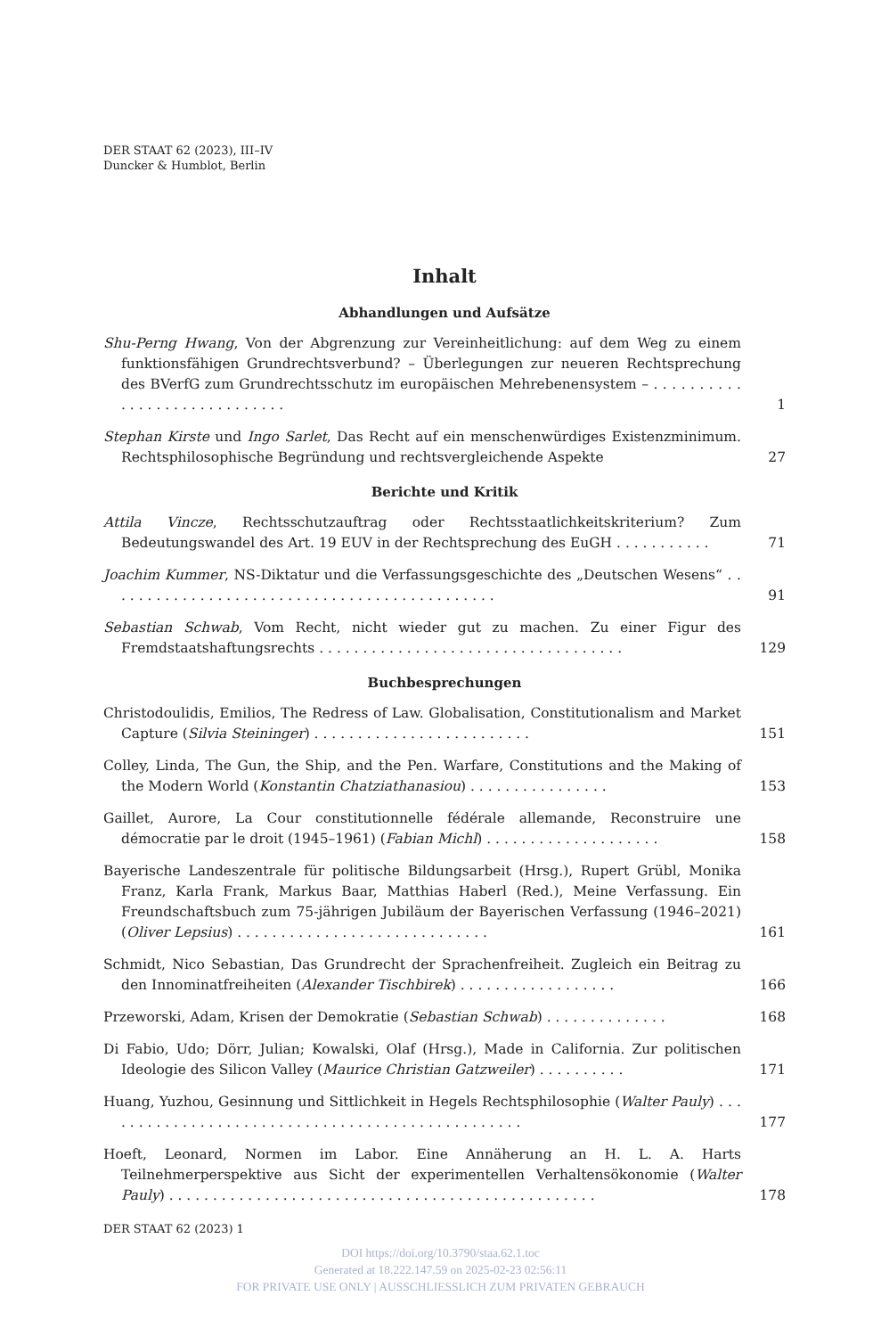DER STAAT 62 (2023), III–IV
Duncker & Humblot, Berlin
Inhalt
Abhandlungen und Aufsätze
Shu-Perng Hwang, Von der Abgrenzung zur Vereinheitlichung: auf dem Weg zu einem funktionsfähigen Grundrechtsverbund? – Überlegungen zur neueren Rechtsprechung des BVerfG zum Grundrechtsschutz im europäischen Mehrebenensystem – . . . . . . . . . . . . . . . . . . . . . . . . . . . . .
1
Stephan Kirste und Ingo Sarlet, Das Recht auf ein menschenwürdiges Existenzminimum. Rechtsphilosophische Begründung und rechtsvergleichende Aspekte
27
Berichte und Kritik
Attila Vincze, Rechtsschutzauftrag oder Rechtsstaatlichkeitskriterium? Zum Bedeutungswandel des Art. 19 EUV in der Rechtsprechung des EuGH . . . . . . . . . . .
71
Joachim Kummer, NS-Diktatur und die Verfassungsgeschichte des „Deutschen Wesens“ . . . . . . . . . . . . . . . . . . . . . . . . . . . . . . . . . . . . . . . . . . . . .
91
Sebastian Schwab, Vom Recht, nicht wieder gut zu machen. Zu einer Figur des Fremdstaatshaftungsrechts . . . . . . . . . . . . . . . . . . . . . . . . . . . . . . . . . . .
129
Buchbesprechungen
Christodoulidis, Emilios, The Redress of Law. Globalisation, Constitutionalism and Market Capture (Silvia Steininger) . . . . . . . . . . . . . . . . . . . . . . . . .
151
Colley, Linda, The Gun, the Ship, and the Pen. Warfare, Constitutions and the Making of the Modern World (Konstantin Chatziathanasiou) . . . . . . . . . . . . . . . .
153
Gaillet, Aurore, La Cour constitutionnelle fédérale allemande, Reconstruire une démocratie par le droit (1945–1961) (Fabian Michl) . . . . . . . . . . . . . . . . . . . .
158
Bayerische Landeszentrale für politische Bildungsarbeit (Hrsg.), Rupert Grübl, Monika Franz, Karla Frank, Markus Baar, Matthias Haberl (Red.), Meine Verfassung. Ein Freundschaftsbuch zum 75-jährigen Jubiläum der Bayerischen Verfassung (1946–2021) (Oliver Lepsius) . . . . . . . . . . . . . . . . . . . . . . . . . . . . .
161
Schmidt, Nico Sebastian, Das Grundrecht der Sprachenfreiheit. Zugleich ein Beitrag zu den Innominatfreiheiten (Alexander Tischbirek) . . . . . . . . . . . . . . . . . .
166
Przeworski, Adam, Krisen der Demokratie (Sebastian Schwab) . . . . . . . . . . . . . .
168
Di Fabio, Udo; Dörr, Julian; Kowalski, Olaf (Hrsg.), Made in California. Zur politischen Ideologie des Silicon Valley (Maurice Christian Gatzweiler) . . . . . . . . . .
171
Huang, Yuzhou, Gesinnung und Sittlichkeit in Hegels Rechtsphilosophie (Walter Pauly) . . . . . . . . . . . . . . . . . . . . . . . . . . . . . . . . . . . . . . . . . . . . . . . . .
177
Hoeft, Leonard, Normen im Labor. Eine Annäherung an H. L. A. Harts Teilnehmerperspektive aus Sicht der experimentellen Verhaltensökonomie (Walter Pauly) . . . . . . . . . . . . . . . . . . . . . . . . . . . . . . . . . . . . . . . . . . . . . . . . .
178
DER STAAT 62 (2023) 1
DOI https://doi.org/10.3790/staa.62.1.toc
Generated at 18.222.147.59 on 2025-02-23 02:56:11
FOR PRIVATE USE ONLY | AUSSCHLIESSLICH ZUM PRIVATEN GEBRAUCH